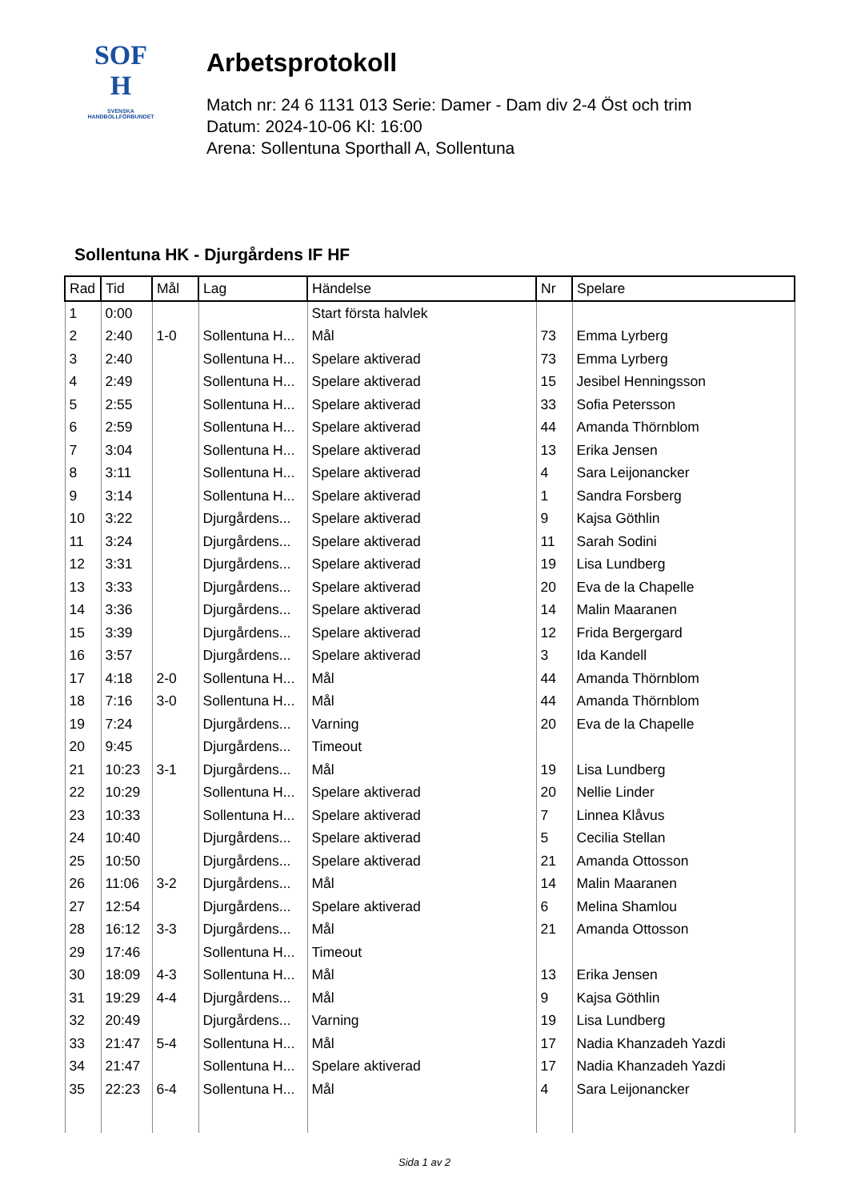SOF
H
SVENSKA
HANDBOLLFÖRBUNDET
Arbetsprotokoll
Match nr: 24 6 1131 013 Serie: Damer - Dam div 2-4 Öst och trim
Datum: 2024-10-06 Kl: 16:00
Arena: Sollentuna Sporthall A, Sollentuna
Sollentuna HK - Djurgårdens IF HF
| Rad | Tid | Mål | Lag | Händelse | Nr | Spelare |
| --- | --- | --- | --- | --- | --- | --- |
| 1 | 0:00 | | | Start första halvlek | | |
| 2 | 2:40 | 1-0 | Sollentuna H... | Mål | 73 | Emma Lyrberg |
| 3 | 2:40 | | Sollentuna H... | Spelare aktiverad | 73 | Emma Lyrberg |
| 4 | 2:49 | | Sollentuna H... | Spelare aktiverad | 15 | Jesibel Henningsson |
| 5 | 2:55 | | Sollentuna H... | Spelare aktiverad | 33 | Sofia Petersson |
| 6 | 2:59 | | Sollentuna H... | Spelare aktiverad | 44 | Amanda Thörnblom |
| 7 | 3:04 | | Sollentuna H... | Spelare aktiverad | 13 | Erika Jensen |
| 8 | 3:11 | | Sollentuna H... | Spelare aktiverad | 4 | Sara Leijonancker |
| 9 | 3:14 | | Sollentuna H... | Spelare aktiverad | 1 | Sandra Forsberg |
| 10 | 3:22 | | Djurgårdens... | Spelare aktiverad | 9 | Kajsa Göthlin |
| 11 | 3:24 | | Djurgårdens... | Spelare aktiverad | 11 | Sarah Sodini |
| 12 | 3:31 | | Djurgårdens... | Spelare aktiverad | 19 | Lisa Lundberg |
| 13 | 3:33 | | Djurgårdens... | Spelare aktiverad | 20 | Eva de la Chapelle |
| 14 | 3:36 | | Djurgårdens... | Spelare aktiverad | 14 | Malin Maaranen |
| 15 | 3:39 | | Djurgårdens... | Spelare aktiverad | 12 | Frida Bergergard |
| 16 | 3:57 | | Djurgårdens... | Spelare aktiverad | 3 | Ida Kandell |
| 17 | 4:18 | 2-0 | Sollentuna H... | Mål | 44 | Amanda Thörnblom |
| 18 | 7:16 | 3-0 | Sollentuna H... | Mål | 44 | Amanda Thörnblom |
| 19 | 7:24 | | Djurgårdens... | Varning | 20 | Eva de la Chapelle |
| 20 | 9:45 | | Djurgårdens... | Timeout | | |
| 21 | 10:23 | 3-1 | Djurgårdens... | Mål | 19 | Lisa Lundberg |
| 22 | 10:29 | | Sollentuna H... | Spelare aktiverad | 20 | Nellie Linder |
| 23 | 10:33 | | Sollentuna H... | Spelare aktiverad | 7 | Linnea Klåvus |
| 24 | 10:40 | | Djurgårdens... | Spelare aktiverad | 5 | Cecilia Stellan |
| 25 | 10:50 | | Djurgårdens... | Spelare aktiverad | 21 | Amanda Ottosson |
| 26 | 11:06 | 3-2 | Djurgårdens... | Mål | 14 | Malin Maaranen |
| 27 | 12:54 | | Djurgårdens... | Spelare aktiverad | 6 | Melina Shamlou |
| 28 | 16:12 | 3-3 | Djurgårdens... | Mål | 21 | Amanda Ottosson |
| 29 | 17:46 | | Sollentuna H... | Timeout | | |
| 30 | 18:09 | 4-3 | Sollentuna H... | Mål | 13 | Erika Jensen |
| 31 | 19:29 | 4-4 | Djurgårdens... | Mål | 9 | Kajsa Göthlin |
| 32 | 20:49 | | Djurgårdens... | Varning | 19 | Lisa Lundberg |
| 33 | 21:47 | 5-4 | Sollentuna H... | Mål | 17 | Nadia Khanzadeh Yazdi |
| 34 | 21:47 | | Sollentuna H... | Spelare aktiverad | 17 | Nadia Khanzadeh Yazdi |
| 35 | 22:23 | 6-4 | Sollentuna H... | Mål | 4 | Sara Leijonancker |
Sida 1 av 2